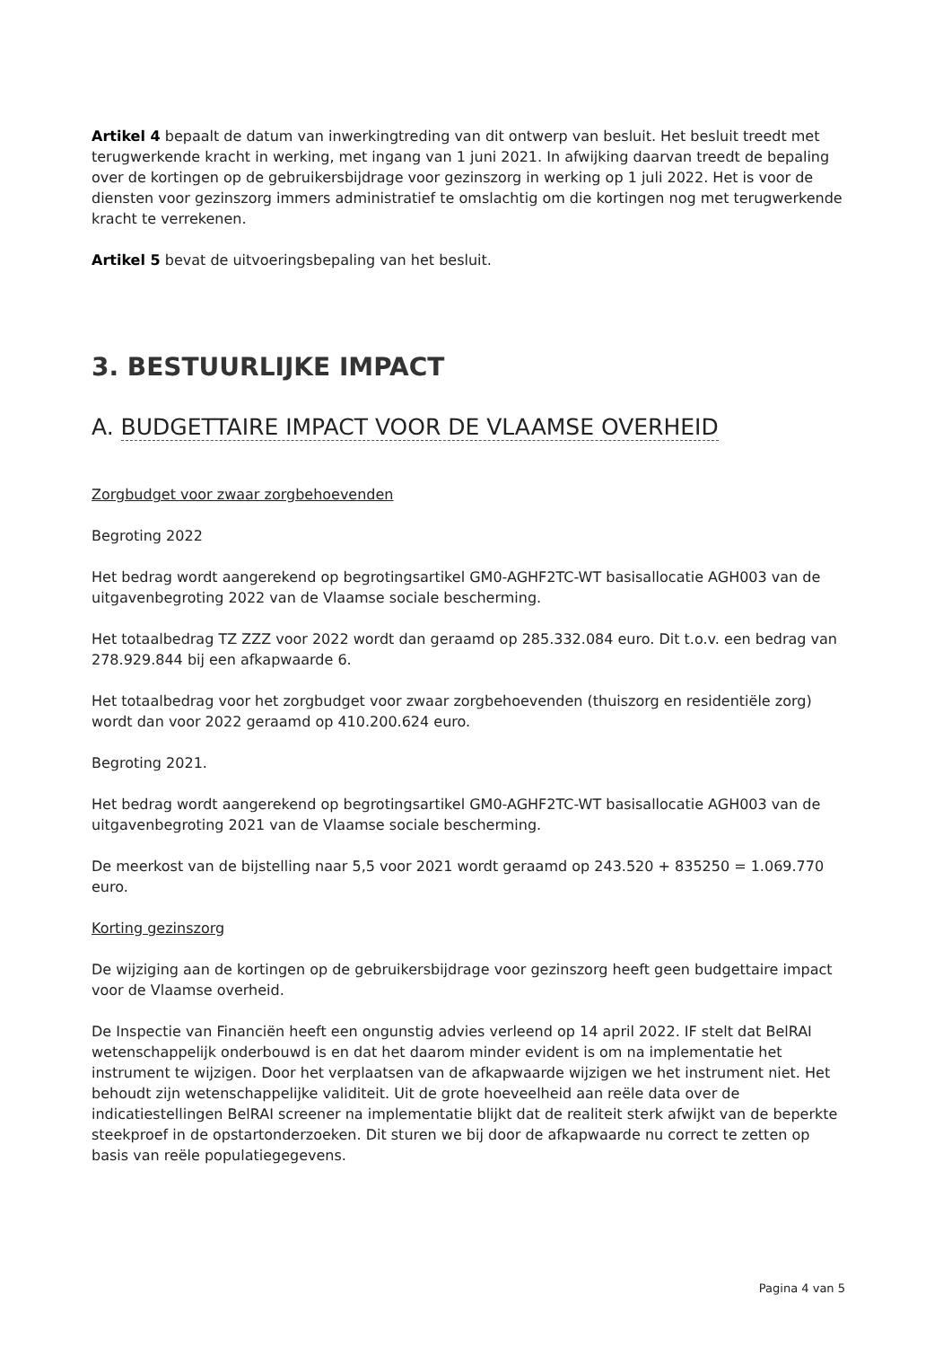Artikel 4 bepaalt de datum van inwerkingtreding van dit ontwerp van besluit. Het besluit treedt met terugwerkende kracht in werking, met ingang van 1 juni 2021. In afwijking daarvan treedt de bepaling over de kortingen op de gebruikersbijdrage voor gezinszorg in werking op 1 juli 2022. Het is voor de diensten voor gezinszorg immers administratief te omslachtig om die kortingen nog met terugwerkende kracht te verrekenen.
Artikel 5 bevat de uitvoeringsbepaling van het besluit.
3. BESTUURLIJKE IMPACT
A. BUDGETTAIRE IMPACT VOOR DE VLAAMSE OVERHEID
Zorgbudget voor zwaar zorgbehoevenden
Begroting 2022
Het bedrag wordt aangerekend op begrotingsartikel GM0-AGHF2TC-WT basisallocatie AGH003 van de uitgavenbegroting 2022 van de Vlaamse sociale bescherming.
Het totaalbedrag TZ ZZZ voor 2022 wordt dan geraamd op 285.332.084 euro. Dit t.o.v. een bedrag van 278.929.844 bij een afkapwaarde 6.
Het totaalbedrag voor het zorgbudget voor zwaar zorgbehoevenden (thuiszorg en residentiële zorg) wordt dan voor 2022 geraamd op 410.200.624 euro.
Begroting 2021.
Het bedrag wordt aangerekend op begrotingsartikel GM0-AGHF2TC-WT basisallocatie AGH003 van de uitgavenbegroting 2021 van de Vlaamse sociale bescherming.
De meerkost van de bijstelling naar 5,5 voor 2021 wordt geraamd op 243.520 + 835250 = 1.069.770 euro.
Korting gezinszorg
De wijziging aan de kortingen op de gebruikersbijdrage voor gezinszorg heeft geen budgettaire impact voor de Vlaamse overheid.
De Inspectie van Financiën heeft een ongunstig advies verleend op 14 april 2022. IF stelt dat BelRAI wetenschappelijk onderbouwd is en dat het daarom minder evident is om na implementatie het instrument te wijzigen. Door het verplaatsen van de afkapwaarde wijzigen we het instrument niet. Het behoudt zijn wetenschappelijke validiteit. Uit de grote hoeveelheid aan reële data over de indicatiestellingen BelRAI screener na implementatie blijkt dat de realiteit sterk afwijkt van de beperkte steekproef in de opstartonderzoeken. Dit sturen we bij door de afkapwaarde nu correct te zetten op basis van reële populatiegegevens.
Pagina 4 van 5